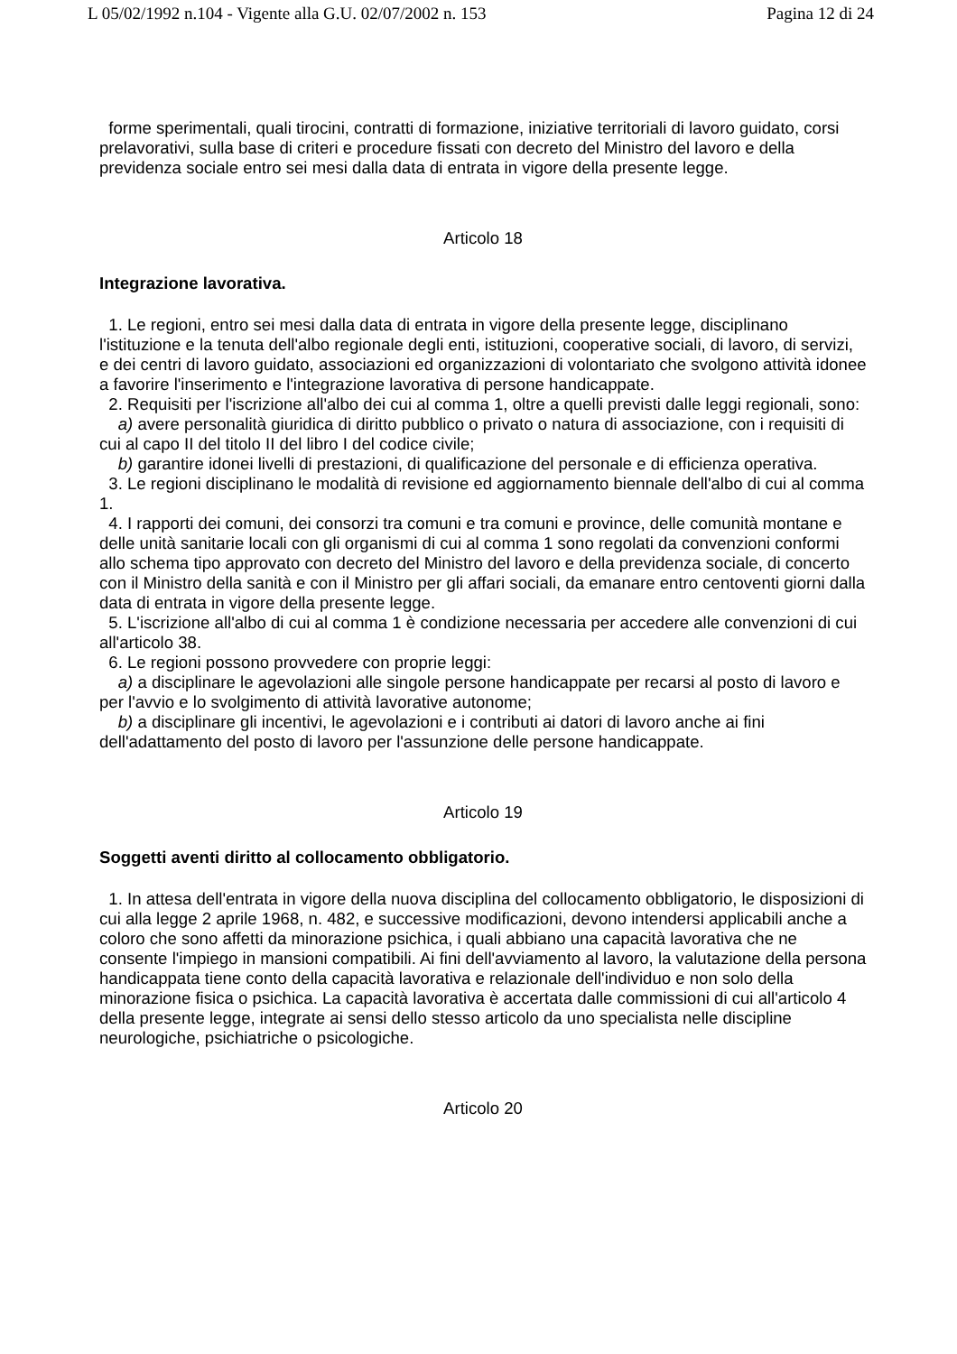L 05/02/1992 n.104 - Vigente alla G.U. 02/07/2002 n. 153 Pagina 12 di 24
forme sperimentali, quali tirocini, contratti di formazione, iniziative territoriali di lavoro guidato, corsi prelavorativi, sulla base di criteri e procedure fissati con decreto del Ministro del lavoro e della previdenza sociale entro sei mesi dalla data di entrata in vigore della presente legge.
Articolo 18
Integrazione lavorativa.
1. Le regioni, entro sei mesi dalla data di entrata in vigore della presente legge, disciplinano l'istituzione e la tenuta dell'albo regionale degli enti, istituzioni, cooperative sociali, di lavoro, di servizi, e dei centri di lavoro guidato, associazioni ed organizzazioni di volontariato che svolgono attività idonee a favorire l'inserimento e l'integrazione lavorativa di persone handicappate.
2. Requisiti per l'iscrizione all'albo dei cui al comma 1, oltre a quelli previsti dalle leggi regionali, sono:
a) avere personalità giuridica di diritto pubblico o privato o natura di associazione, con i requisiti di cui al capo II del titolo II del libro I del codice civile;
b) garantire idonei livelli di prestazioni, di qualificazione del personale e di efficienza operativa.
3. Le regioni disciplinano le modalità di revisione ed aggiornamento biennale dell'albo di cui al comma 1.
4. I rapporti dei comuni, dei consorzi tra comuni e tra comuni e province, delle comunità montane e delle unità sanitarie locali con gli organismi di cui al comma 1 sono regolati da convenzioni conformi allo schema tipo approvato con decreto del Ministro del lavoro e della previdenza sociale, di concerto con il Ministro della sanità e con il Ministro per gli affari sociali, da emanare entro centoventi giorni dalla data di entrata in vigore della presente legge.
5. L'iscrizione all'albo di cui al comma 1 è condizione necessaria per accedere alle convenzioni di cui all'articolo 38.
6. Le regioni possono provvedere con proprie leggi:
a) a disciplinare le agevolazioni alle singole persone handicappate per recarsi al posto di lavoro e per l'avvio e lo svolgimento di attività lavorative autonome;
b) a disciplinare gli incentivi, le agevolazioni e i contributi ai datori di lavoro anche ai fini dell'adattamento del posto di lavoro per l'assunzione delle persone handicappate.
Articolo 19
Soggetti aventi diritto al collocamento obbligatorio.
1. In attesa dell'entrata in vigore della nuova disciplina del collocamento obbligatorio, le disposizioni di cui alla legge 2 aprile 1968, n. 482, e successive modificazioni, devono intendersi applicabili anche a coloro che sono affetti da minorazione psichica, i quali abbiano una capacità lavorativa che ne consente l'impiego in mansioni compatibili. Ai fini dell'avviamento al lavoro, la valutazione della persona handicappata tiene conto della capacità lavorativa e relazionale dell'individuo e non solo della minorazione fisica o psichica. La capacità lavorativa è accertata dalle commissioni di cui all'articolo 4 della presente legge, integrate ai sensi dello stesso articolo da uno specialista nelle discipline neurologiche, psichiatriche o psicologiche.
Articolo 20